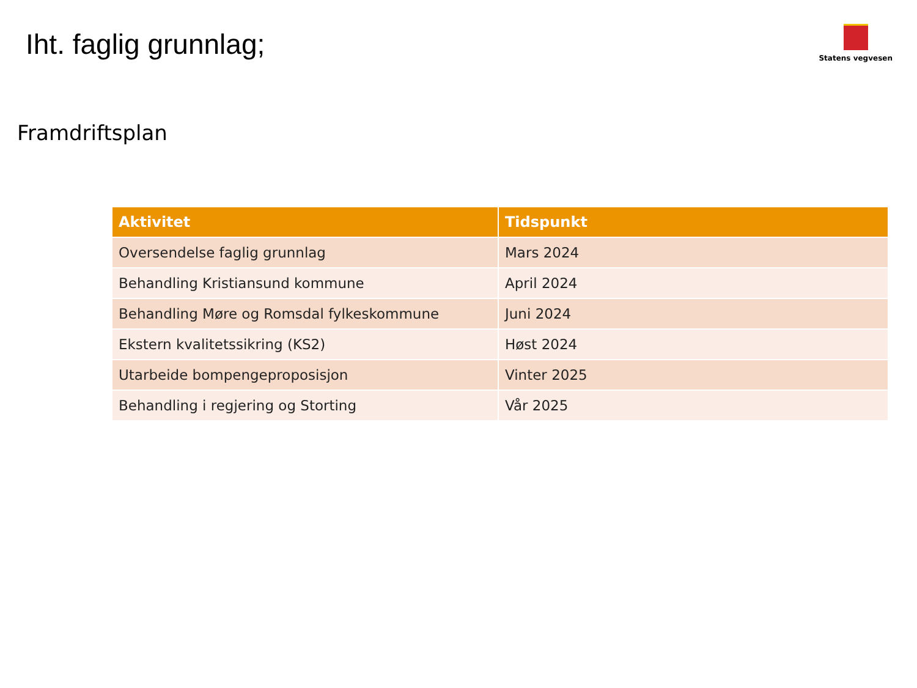Iht. faglig grunnlag;
Statens vegvesen
Framdriftsplan
| Aktivitet | Tidspunkt |
| --- | --- |
| Oversendelse faglig grunnlag | Mars 2024 |
| Behandling Kristiansund kommune | April 2024 |
| Behandling Møre og Romsdal fylkeskommune | Juni 2024 |
| Ekstern kvalitetssikring (KS2) | Høst 2024 |
| Utarbeide bompengeproposisjon | Vinter 2025 |
| Behandling i regjering og Storting | Vår 2025 |